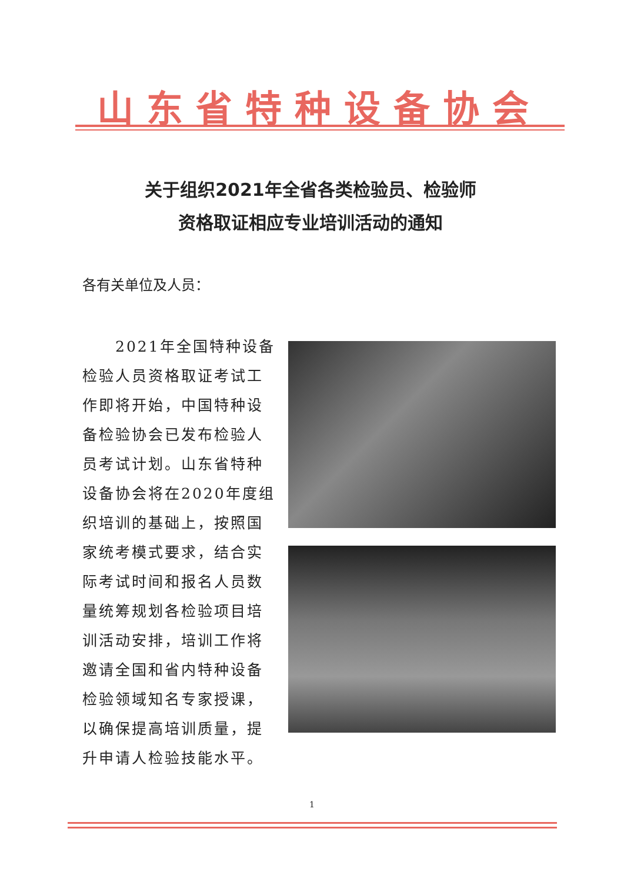山东省特种设备协会
关于组织2021年全省各类检验员、检验师
资格取证相应专业培训活动的通知
各有关单位及人员：
2021年全国特种设备检验人员资格取证考试工作即将开始，中国特种设备检验协会已发布检验人员考试计划。山东省特种设备协会将在2020年度组织培训的基础上，按照国家统考模式要求，结合实际考试时间和报名人员数量统筹规划各检验项目培训活动安排，培训工作将邀请全国和省内特种设备检验领域知名专家授课，以确保提高培训质量，提升申请人检验技能水平。
1